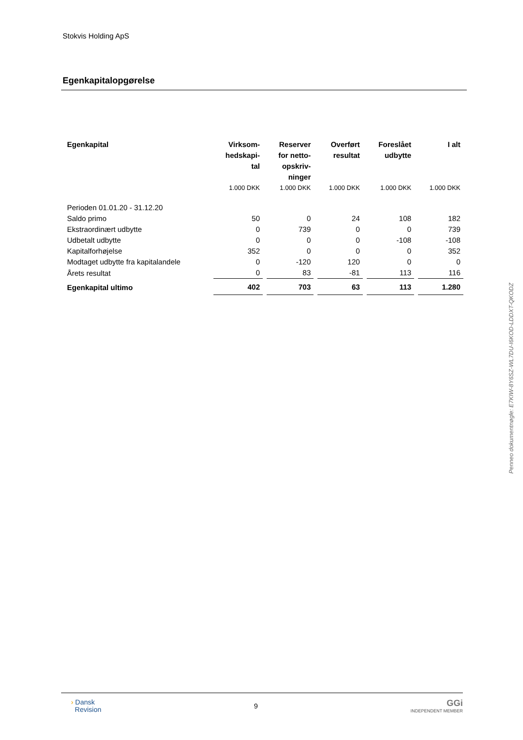Stokvis Holding ApS
Egenkapitalopgørelse
| Egenkapital | Virksom- hedskapi- tal | Reserver for netto- opskriv- ninger | Overført resultat | Foreslået udbytte | I alt |
| --- | --- | --- | --- | --- | --- |
| | 1.000 DKK | 1.000 DKK | 1.000 DKK | 1.000 DKK | 1.000 DKK |
| Perioden 01.01.20 - 31.12.20 | | | | | |
| Saldo primo | 50 | 0 | 24 | 108 | 182 |
| Ekstraordinært udbytte | 0 | 739 | 0 | 0 | 739 |
| Udbetalt udbytte | 0 | 0 | 0 | -108 | -108 |
| Kapitalforhøjelse | 352 | 0 | 0 | 0 | 352 |
| Modtaget udbytte fra kapitalandele | 0 | -120 | 120 | 0 | 0 |
| Årets resultat | 0 | 83 | -81 | 113 | 116 |
| Egenkapital ultimo | 402 | 703 | 63 | 113 | 1.280 |
Penneo dokumentnøgle: E7KIW-8Y6SZ-WL7DU-I6KOD-LDDXT-QKODZ
› Dansk
Revision
9
GGi
INDEPENDENT MEMBER